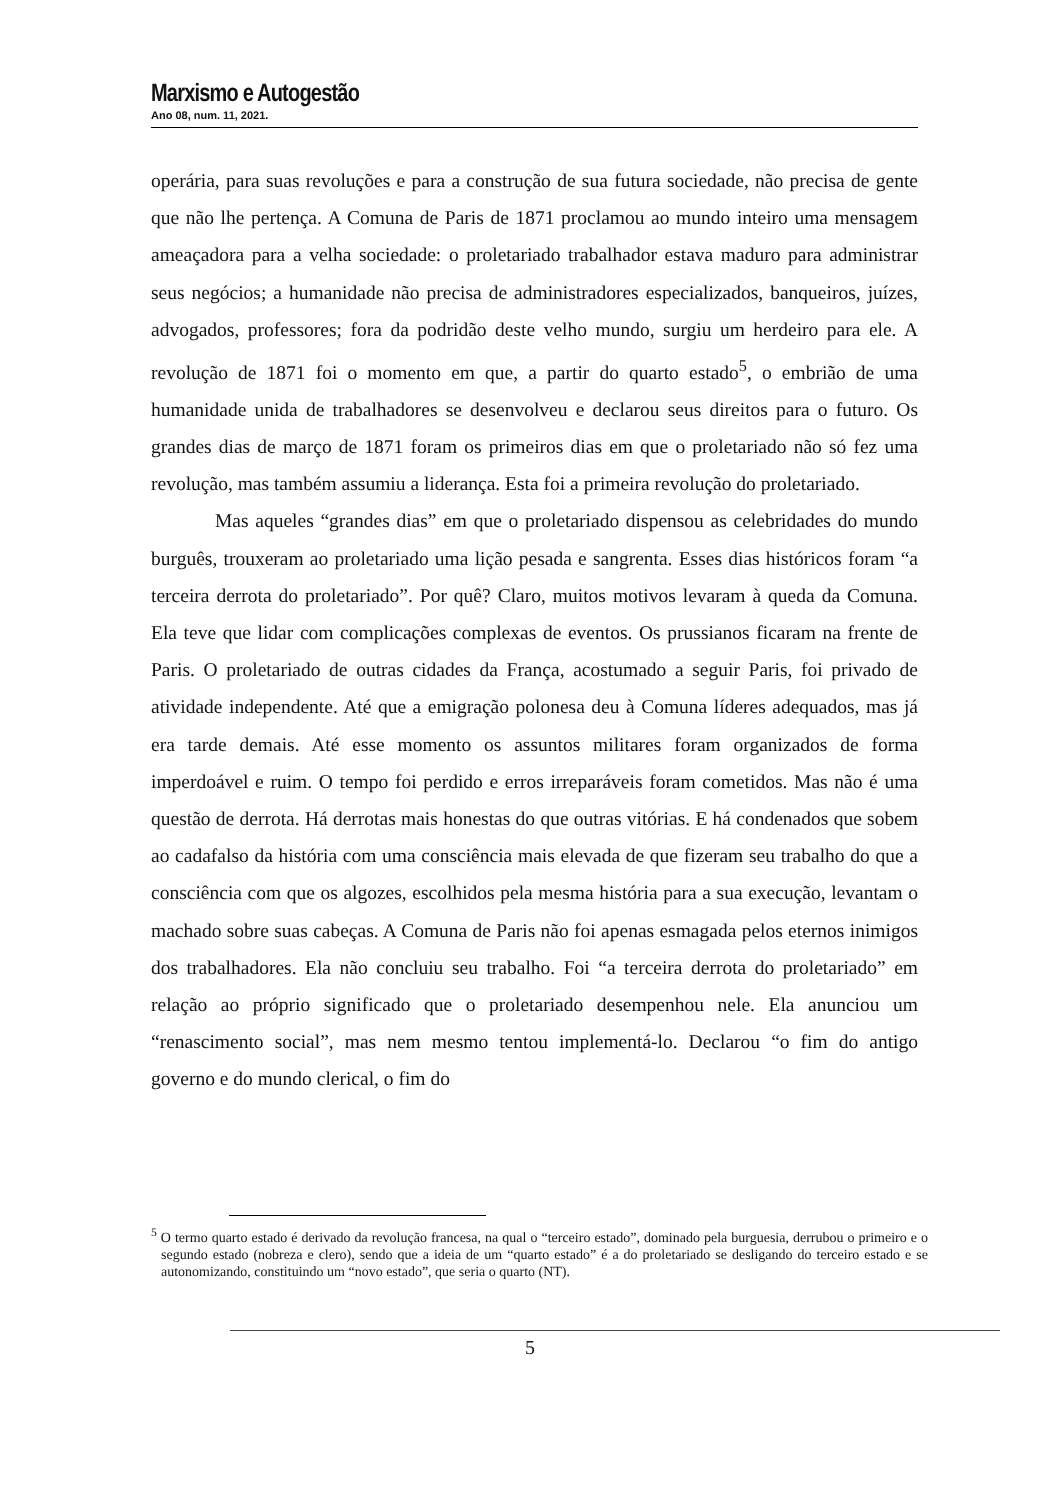Marxismo e Autogestão
Ano 08, num. 11, 2021.
operária, para suas revoluções e para a construção de sua futura sociedade, não precisa de gente que não lhe pertença. A Comuna de Paris de 1871 proclamou ao mundo inteiro uma mensagem ameaçadora para a velha sociedade: o proletariado trabalhador estava maduro para administrar seus negócios; a humanidade não precisa de administradores especializados, banqueiros, juízes, advogados, professores; fora da podridão deste velho mundo, surgiu um herdeiro para ele. A revolução de 1871 foi o momento em que, a partir do quarto estado<sup>5</sup>, o embrião de uma humanidade unida de trabalhadores se desenvolveu e declarou seus direitos para o futuro. Os grandes dias de março de 1871 foram os primeiros dias em que o proletariado não só fez uma revolução, mas também assumiu a liderança. Esta foi a primeira revolução do proletariado.
Mas aqueles “grandes dias” em que o proletariado dispensou as celebridades do mundo burguês, trouxeram ao proletariado uma lição pesada e sangrenta. Esses dias históricos foram “a terceira derrota do proletariado”. Por quê? Claro, muitos motivos levaram à queda da Comuna. Ela teve que lidar com complicações complexas de eventos. Os prussianos ficaram na frente de Paris. O proletariado de outras cidades da França, acostumado a seguir Paris, foi privado de atividade independente. Até que a emigração polonesa deu à Comuna líderes adequados, mas já era tarde demais. Até esse momento os assuntos militares foram organizados de forma imperdoável e ruim. O tempo foi perdido e erros irreparáveis foram cometidos. Mas não é uma questão de derrota. Há derrotas mais honestas do que outras vitórias. E há condenados que sobem ao cadafalso da história com uma consciência mais elevada de que fizeram seu trabalho do que a consciência com que os algozes, escolhidos pela mesma história para a sua execução, levantam o machado sobre suas cabeças. A Comuna de Paris não foi apenas esmagada pelos eternos inimigos dos trabalhadores. Ela não concluiu seu trabalho. Foi “a terceira derrota do proletariado” em relação ao próprio significado que o proletariado desempenhou nele. Ela anunciou um “renascimento social”, mas nem mesmo tentou implementá-lo. Declarou “o fim do antigo governo e do mundo clerical, o fim do
<sup>5</sup> O termo quarto estado é derivado da revolução francesa, na qual o “terceiro estado”, dominado pela burguesia, derrubou o primeiro e o segundo estado (nobreza e clero), sendo que a ideia de um “quarto estado” é a do proletariado se desligando do terceiro estado e se autonomizando, constituindo um “novo estado”, que seria o quarto (NT).
5